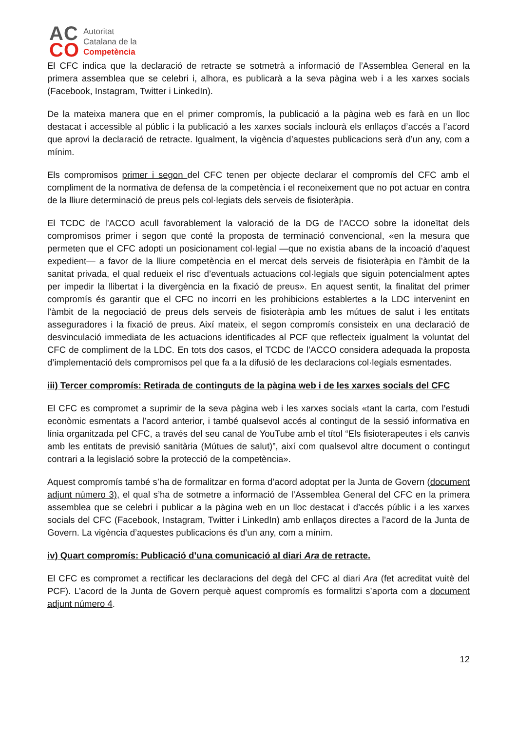AC
CO
Autoritat
Catalana de la
Competència
El CFC indica que la declaració de retracte se sotmetrà a informació de l’Assemblea General en la primera assemblea que se celebri i, alhora, es publicarà a la seva pàgina web i a les xarxes socials (Facebook, Instagram, Twitter i LinkedIn).
De la mateixa manera que en el primer compromís, la publicació a la pàgina web es farà en un lloc destacat i accessible al públic i la publicació a les xarxes socials inclourà els enllaços d’accés a l’acord que aprovi la declaració de retracte. Igualment, la vigència d’aquestes publicacions serà d’un any, com a mínim.
Els compromisos primer i segon del CFC tenen per objecte declarar el compromís del CFC amb el compliment de la normativa de defensa de la competència i el reconeixement que no pot actuar en contra de la lliure determinació de preus pels col·legiats dels serveis de fisioteràpia.
El TCDC de l’ACCO acull favorablement la valoració de la DG de l’ACCO sobre la idoneïtat dels compromisos primer i segon que conté la proposta de terminació convencional, «en la mesura que permeten que el CFC adopti un posicionament col·legial —que no existia abans de la incoació d’aquest expedient— a favor de la lliure competència en el mercat dels serveis de fisioteràpia en l’àmbit de la sanitat privada, el qual redueix el risc d’eventuals actuacions col·legials que siguin potencialment aptes per impedir la llibertat i la divergència en la fixació de preus». En aquest sentit, la finalitat del primer compromís és garantir que el CFC no incorri en les prohibicions establertes a la LDC intervenint en l’àmbit de la negociació de preus dels serveis de fisioteràpia amb les mútues de salut i les entitats asseguradores i la fixació de preus. Així mateix, el segon compromís consisteix en una declaració de desvinculació immediata de les actuacions identificades al PCF que reflecteix igualment la voluntat del CFC de compliment de la LDC. En tots dos casos, el TCDC de l’ACCO considera adequada la proposta d’implementació dels compromisos pel que fa a la difusió de les declaracions col·legials esmentades.
iii) Tercer compromís: Retirada de continguts de la pàgina web i de les xarxes socials del CFC
El CFC es compromet a suprimir de la seva pàgina web i les xarxes socials «tant la carta, com l’estudi econòmic esmentats a l’acord anterior, i també qualsevol accés al contingut de la sessió informativa en línia organitzada pel CFC, a través del seu canal de YouTube amb el títol “Els fisioterapeutes i els canvis amb les entitats de previsió sanitària (Mútues de salut)”, així com qualsevol altre document o contingut contrari a la legislació sobre la protecció de la competència».
Aquest compromís també s’ha de formalitzar en forma d’acord adoptat per la Junta de Govern (document adjunt número 3), el qual s’ha de sotmetre a informació de l’Assemblea General del CFC en la primera assemblea que se celebri i publicar a la pàgina web en un lloc destacat i d’accés públic i a les xarxes socials del CFC (Facebook, Instagram, Twitter i LinkedIn) amb enllaços directes a l’acord de la Junta de Govern. La vigència d’aquestes publicacions és d’un any, com a mínim.
iv) Quart compromís: Publicació d’una comunicació al diari Ara de retracte.
El CFC es compromet a rectificar les declaracions del degà del CFC al diari Ara (fet acreditat vuitè del PCF). L’acord de la Junta de Govern perquè aquest compromís es formalitzi s’aporta com a document adjunt número 4.
12